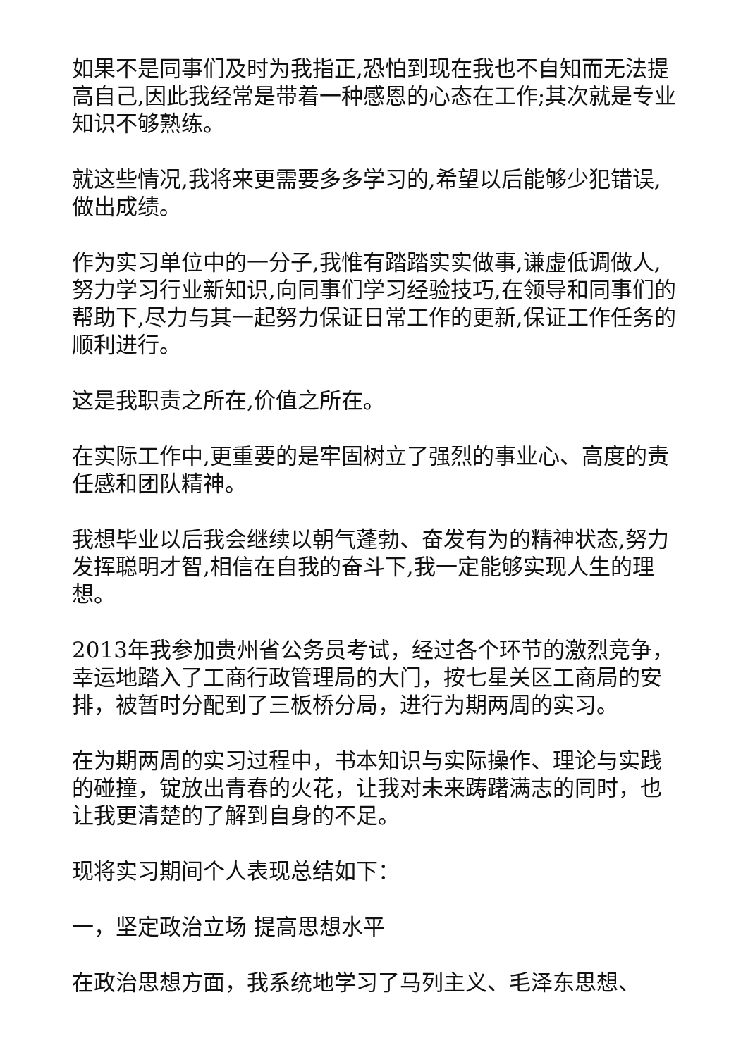如果不是同事们及时为我指正,恐怕到现在我也不自知而无法提高自己,因此我经常是带着一种感恩的心态在工作;其次就是专业知识不够熟练。
就这些情况,我将来更需要多多学习的,希望以后能够少犯错误,做出成绩。
作为实习单位中的一分子,我惟有踏踏实实做事,谦虚低调做人,努力学习行业新知识,向同事们学习经验技巧,在领导和同事们的帮助下,尽力与其一起努力保证日常工作的更新,保证工作任务的顺利进行。
这是我职责之所在,价值之所在。
在实际工作中,更重要的是牢固树立了强烈的事业心、高度的责任感和团队精神。
我想毕业以后我会继续以朝气蓬勃、奋发有为的精神状态,努力发挥聪明才智,相信在自我的奋斗下,我一定能够实现人生的理想。
2013年我参加贵州省公务员考试，经过各个环节的激烈竞争，幸运地踏入了工商行政管理局的大门，按七星关区工商局的安排，被暂时分配到了三板桥分局，进行为期两周的实习。
在为期两周的实习过程中，书本知识与实际操作、理论与实践的碰撞，锭放出青春的火花，让我对未来踌躇满志的同时，也让我更清楚的了解到自身的不足。
现将实习期间个人表现总结如下：
一，坚定政治立场 提高思想水平
在政治思想方面，我系统地学习了马列主义、毛泽东思想、